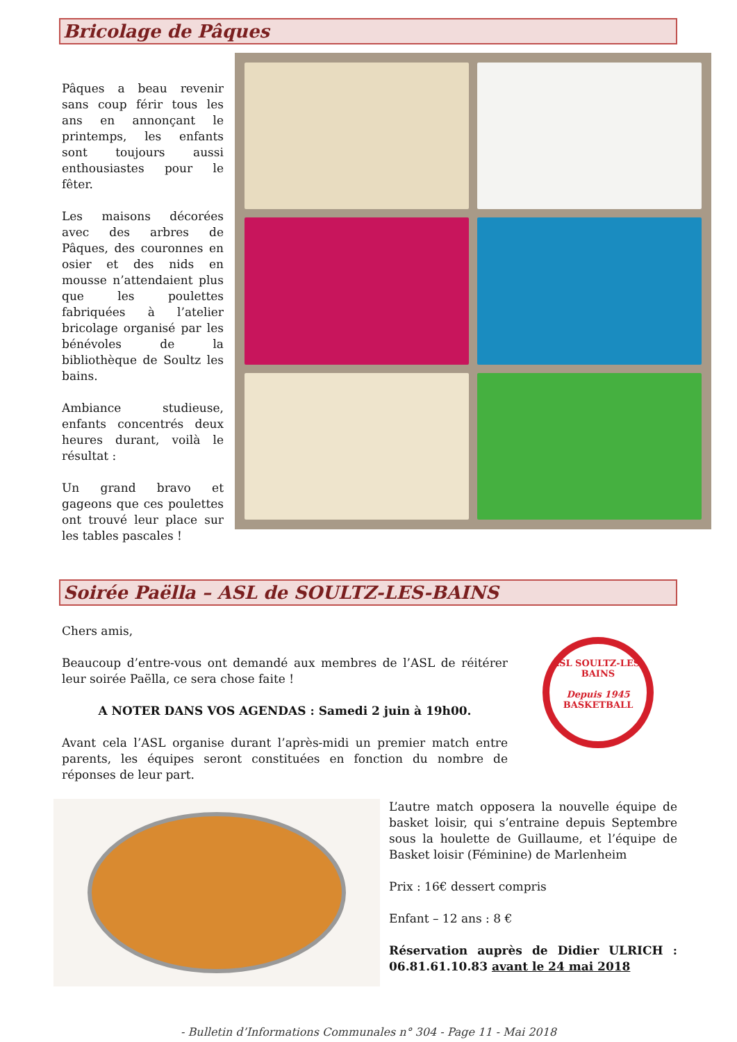Bricolage de Pâques
Pâques a beau revenir sans coup férir tous les ans en annonçant le printemps, les enfants sont toujours aussi enthousiastes pour le fêter.
Les maisons décorées avec des arbres de Pâques, des couronnes en osier et des nids en mousse n’attendaient plus que les poulettes fabriquées à l’atelier bricolage organisé par les bénévoles de la bibliothèque de Soultz les bains.
Ambiance studieuse, enfants concentrés deux heures durant, voilà le résultat :
Un grand bravo et gageons que ces poulettes ont trouvé leur place sur les tables pascales !
Soirée Paëlla – ASL de SOULTZ-LES-BAINS
Chers amis,
Beaucoup d’entre-vous ont demandé aux membres de l’ASL de réitérer leur soirée Paëlla, ce sera chose faite !
A NOTER DANS VOS AGENDAS : Samedi 2 juin à 19h00.
Avant cela l’ASL organise durant l’après-midi un premier match entre parents, les équipes seront constituées en fonction du nombre de réponses de leur part.
ASL SOULTZ-LES-BAINS
Depuis 1945
BASKETBALL
L’autre match opposera la nouvelle équipe de basket loisir, qui s’entraine depuis Septembre sous la houlette de Guillaume, et l’équipe de Basket loisir (Féminine) de Marlenheim
Prix : 16€ dessert compris
Enfant – 12 ans : 8 €
Réservation auprès de Didier ULRICH : 06.81.61.10.83 avant le 24 mai 2018
- Bulletin d’Informations Communales n° 304 - Page 11 - Mai 2018